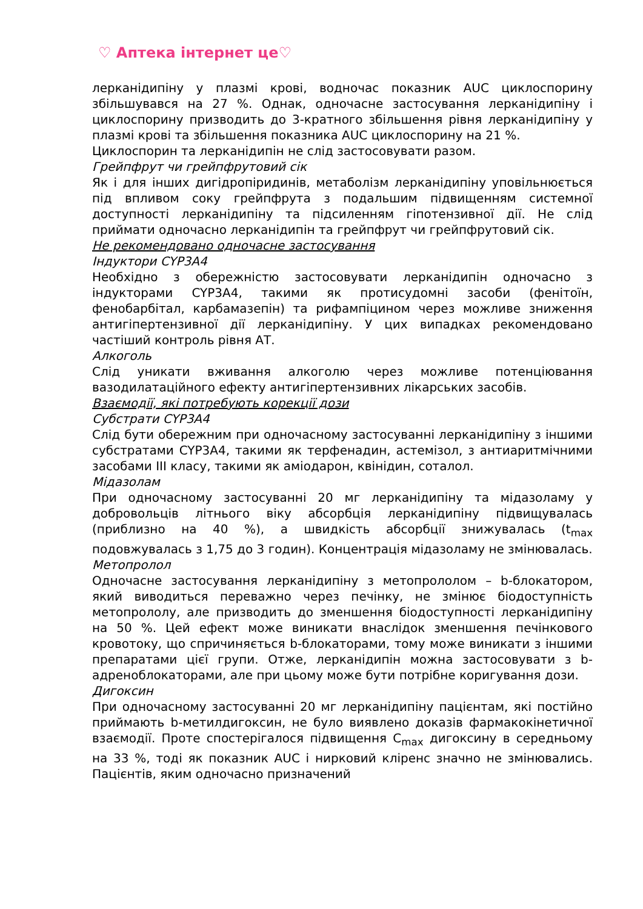♡ Аптека інтернет це♡
лерканідипіну у плазмі крові, водночас показник AUC циклоспорину збільшувався на 27 %. Однак, одночасне застосування лерканідипіну і циклоспорину призводить до 3-кратного збільшення рівня лерканідипіну у плазмі крові та збільшення показника AUC циклоспорину на 21 %.
Циклоспорин та лерканідипін не слід застосовувати разом.
Грейпфрут чи грейпфрутовий сік
Як і для інших дигідропіридинів, метаболізм лерканідипіну уповільнюється під впливом соку грейпфрута з подальшим підвищенням системної доступності лерканідипіну та підсиленням гіпотензивної дії. Не слід приймати одночасно лерканідипін та грейпфрут чи грейпфрутовий сік.
Не рекомендовано одночасне застосування
Індуктори CYP3A4
Необхідно з обережністю застосовувати лерканідипін одночасно з індукторами CYP3A4, такими як протисудомні засоби (фенітоїн, фенобарбітал, карбамазепін) та рифампіцином через можливе зниження антигіпертензивної дії лерканідипіну. У цих випадках рекомендовано частіший контроль рівня АТ.
Алкоголь
Слід уникати вживання алкоголю через можливе потенціювання вазодилатаційного ефекту антигіпертензивних лікарських засобів.
Взаємодії, які потребують корекції дози
Субстрати CYP3A4
Слід бути обережним при одночасному застосуванні лерканідипіну з іншими субстратами CYP3A4, такими як терфенадин, астемізол, з антиаритмічними засобами III класу, такими як аміодарон, квінідин, соталол.
Мідазолам
При одночасному застосуванні 20 мг лерканідипіну та мідазоламу у добровольців літнього віку абсорбція лерканідипіну підвищувалась (приблизно на 40 %), а швидкість абсорбції знижувалась (t<sub>max</sub> подовжувалась з 1,75 до 3 годин). Концентрація мідазоламу не змінювалась.
Метопролол
Одночасне застосування лерканідипіну з метопрололом – b-блокатором, який виводиться переважно через печінку, не змінює біодоступність метопрололу, але призводить до зменшення біодоступності лерканідипіну на 50 %. Цей ефект може виникати внаслідок зменшення печінкового кровотоку, що спричиняється b-блокаторами, тому може виникати з іншими препаратами цієї групи. Отже, лерканідипін можна застосовувати з b-адреноблокаторами, але при цьому може бути потрібне коригування дози.
Дигоксин
При одночасному застосуванні 20 мг лерканідипіну пацієнтам, які постійно приймають b-метилдигоксин, не було виявлено доказів фармакокінетичної взаємодії. Проте спостерігалося підвищення C<sub>max</sub> дигоксину в середньому на 33 %, тоді як показник AUC і нирковий кліренс значно не змінювались. Пацієнтів, яким одночасно призначений